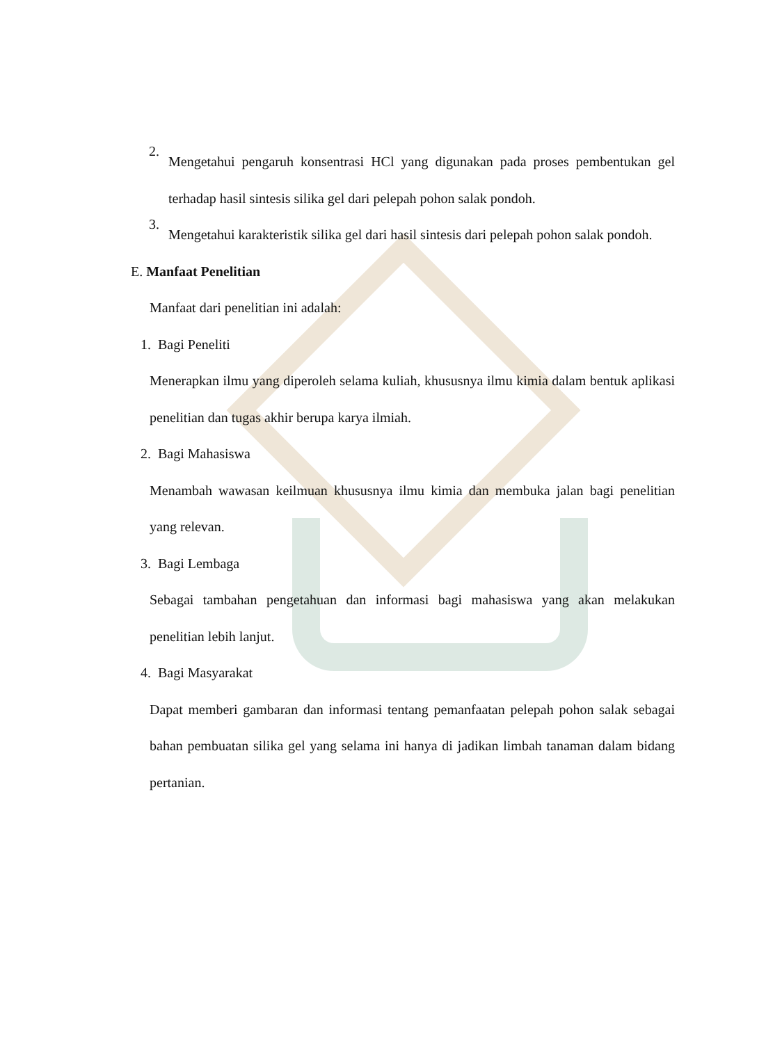2.
Mengetahui pengaruh konsentrasi HCl yang digunakan pada proses pembentukan gel terhadap hasil sintesis silika gel dari pelepah pohon salak pondoh.
3.
Mengetahui karakteristik silika gel dari hasil sintesis dari pelepah pohon salak pondoh.
E. Manfaat Penelitian
Manfaat dari penelitian ini adalah:
1. Bagi Peneliti
Menerapkan ilmu yang diperoleh selama kuliah, khususnya ilmu kimia dalam bentuk aplikasi penelitian dan tugas akhir berupa karya ilmiah.
2. Bagi Mahasiswa
Menambah wawasan keilmuan khususnya ilmu kimia dan membuka jalan bagi penelitian yang relevan.
3. Bagi Lembaga
Sebagai tambahan pengetahuan dan informasi bagi mahasiswa yang akan melakukan penelitian lebih lanjut.
4. Bagi Masyarakat
Dapat memberi gambaran dan informasi tentang pemanfaatan pelepah pohon salak sebagai bahan pembuatan silika gel yang selama ini hanya di jadikan limbah tanaman dalam bidang pertanian.